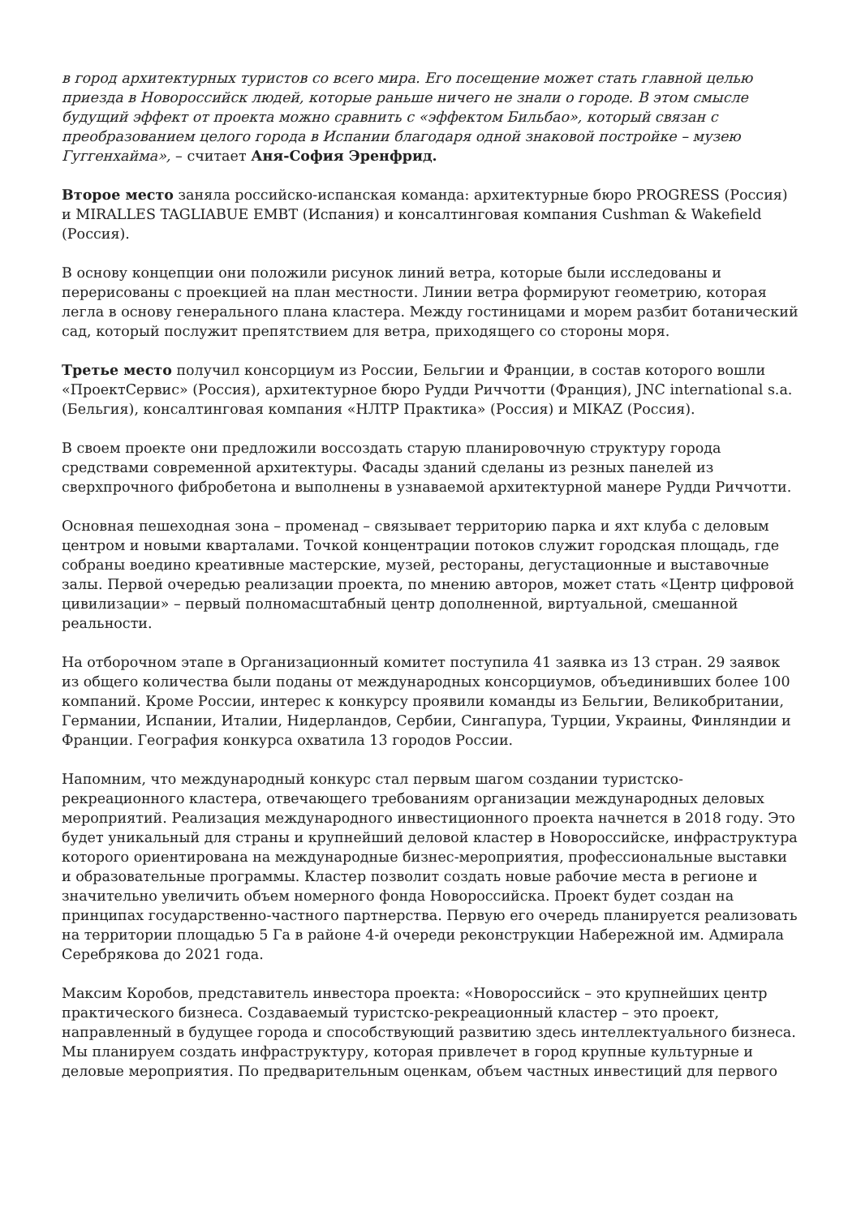в город архитектурных туристов со всего мира. Его посещение может стать главной целью приезда в Новороссийск людей, которые раньше ничего не знали о городе. В этом смысле будущий эффект от проекта можно сравнить с «эффектом Бильбао», который связан с преобразованием целого города в Испании благодаря одной знаковой постройке – музею Гуггенхайма», – считает Аня-София Эренфрид.
Второе место заняла российско-испанская команда: архитектурные бюро PROGRESS (Россия) и MIRALLES TAGLIABUE EMBT (Испания) и консалтинговая компания Cushman & Wakefield (Россия).
В основу концепции они положили рисунок линий ветра, которые были исследованы и перерисованы с проекцией на план местности. Линии ветра формируют геометрию, которая легла в основу генерального плана кластера. Между гостиницами и морем разбит ботанический сад, который послужит препятствием для ветра, приходящего со стороны моря.
Третье место получил консорциум из России, Бельгии и Франции, в состав которого вошли «ПроектСервис» (Россия), архитектурное бюро Рудди Риччотти (Франция), JNC international s.a. (Бельгия), консалтинговая компания «НЛТР Практика» (Россия) и MIKAZ (Россия).
В своем проекте они предложили воссоздать старую планировочную структуру города средствами современной архитектуры. Фасады зданий сделаны из резных панелей из сверхпрочного фибробетона и выполнены в узнаваемой архитектурной манере Рудди Риччотти.
Основная пешеходная зона – променад – связывает территорию парка и яхт клуба с деловым центром и новыми кварталами. Точкой концентрации потоков служит городская площадь, где собраны воедино креативные мастерские, музей, рестораны, дегустационные и выставочные залы. Первой очередью реализации проекта, по мнению авторов, может стать «Центр цифровой цивилизации» – первый полномасштабный центр дополненной, виртуальной, смешанной реальности.
На отборочном этапе в Организационный комитет поступила 41 заявка из 13 стран. 29 заявок из общего количества были поданы от международных консорциумов, объединивших более 100 компаний. Кроме России, интерес к конкурсу проявили команды из Бельгии, Великобритании, Германии, Испании, Италии, Нидерландов, Сербии, Сингапура, Турции, Украины, Финляндии и Франции. География конкурса охватила 13 городов России.
Напомним, что международный конкурс стал первым шагом создании туристско-рекреационного кластера, отвечающего требованиям организации международных деловых мероприятий. Реализация международного инвестиционного проекта начнется в 2018 году. Это будет уникальный для страны и крупнейший деловой кластер в Новороссийске, инфраструктура которого ориентирована на международные бизнес-мероприятия, профессиональные выставки и образовательные программы. Кластер позволит создать новые рабочие места в регионе и значительно увеличить объем номерного фонда Новороссийска. Проект будет создан на принципах государственно-частного партнерства. Первую его очередь планируется реализовать на территории площадью 5 Га в районе 4-й очереди реконструкции Набережной им. Адмирала Серебрякова до 2021 года.
Максим Коробов, представитель инвестора проекта: «Новороссийск – это крупнейших центр практического бизнеса. Создаваемый туристско-рекреационный кластер – это проект, направленный в будущее города и способствующий развитию здесь интеллектуального бизнеса. Мы планируем создать инфраструктуру, которая привлечет в город крупные культурные и деловые мероприятия. По предварительным оценкам, объем частных инвестиций для первого